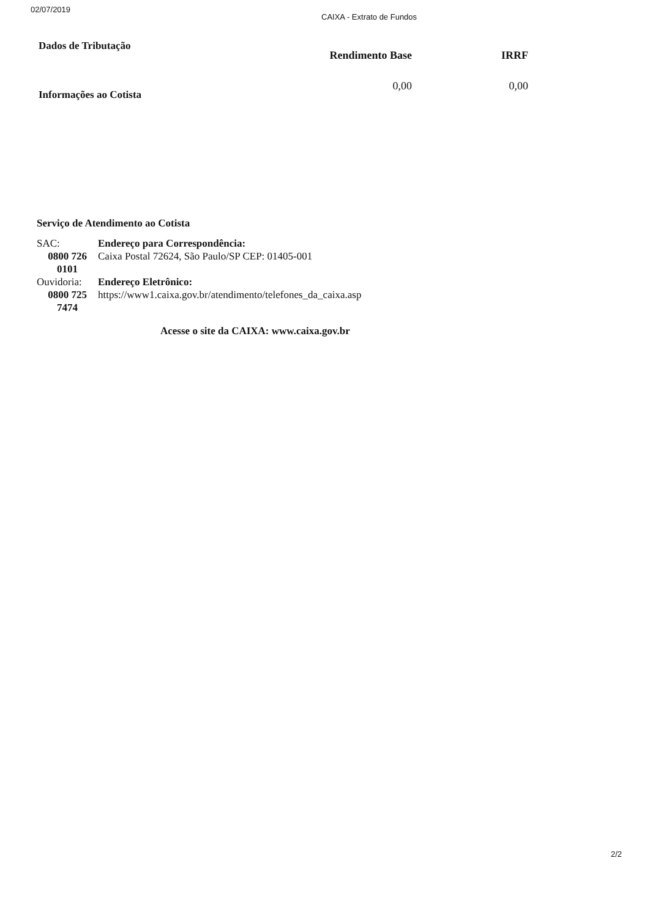02/07/2019
CAIXA - Extrato de Fundos
Dados de Tributação
Informações ao Cotista
| Rendimento Base | IRRF |
| --- | --- |
| 0,00 | 0,00 |
Serviço de Atendimento ao Cotista
SAC:
0800 726 0101
Endereço para Correspondência:
Caixa Postal 72624, São Paulo/SP CEP: 01405-001
Ouvidoria:
0800 725 7474
Endereço Eletrônico:
https://www1.caixa.gov.br/atendimento/telefones_da_caixa.asp
Acesse o site da CAIXA: www.caixa.gov.br
2/2